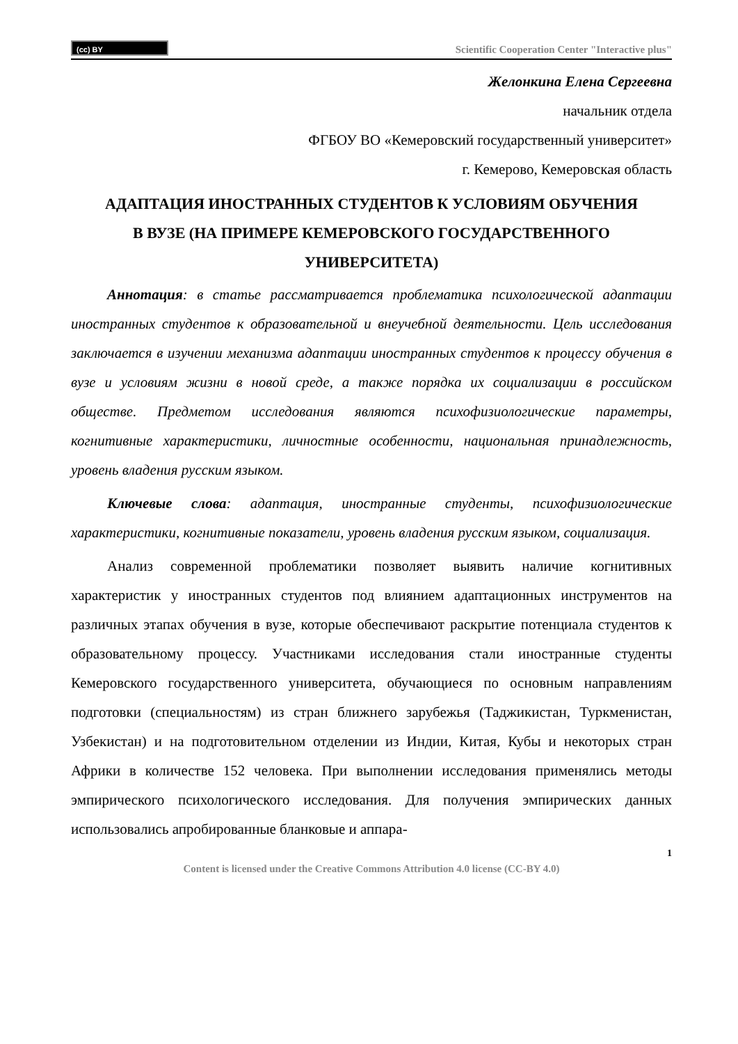(cc) BY
Scientific Cooperation Center "Interactive plus"
Желонкина Елена Сергеевна
начальник отдела
ФГБОУ ВО «Кемеровский государственный университет»
г. Кемерово, Кемеровская область
АДАПТАЦИЯ ИНОСТРАННЫХ СТУДЕНТОВ К УСЛОВИЯМ ОБУЧЕНИЯ В ВУЗЕ (НА ПРИМЕРЕ КЕМЕРОВСКОГО ГОСУДАРСТВЕННОГО УНИВЕРСИТЕТА)
Аннотация: в статье рассматривается проблематика психологической адаптации иностранных студентов к образовательной и внеучебной деятельности. Цель исследования заключается в изучении механизма адаптации иностранных студентов к процессу обучения в вузе и условиям жизни в новой среде, а также порядка их социализации в российском обществе. Предметом исследования являются психофизиологические параметры, когнитивные характеристики, личностные особенности, национальная принадлежность, уровень владения русским языком.
Ключевые слова: адаптация, иностранные студенты, психофизиологические характеристики, когнитивные показатели, уровень владения русским языком, социализация.
Анализ современной проблематики позволяет выявить наличие когнитивных характеристик у иностранных студентов под влиянием адаптационных инструментов на различных этапах обучения в вузе, которые обеспечивают раскрытие потенциала студентов к образовательному процессу. Участниками исследования стали иностранные студенты Кемеровского государственного университета, обучающиеся по основным направлениям подготовки (специальностям) из стран ближнего зарубежья (Таджикистан, Туркменистан, Узбекистан) и на подготовительном отделении из Индии, Китая, Кубы и некоторых стран Африки в количестве 152 человека. При выполнении исследования применялись методы эмпирического психологического исследования. Для получения эмпирических данных использовались апробированные бланковые и аппара-
1
Content is licensed under the Creative Commons Attribution 4.0 license (CC-BY 4.0)